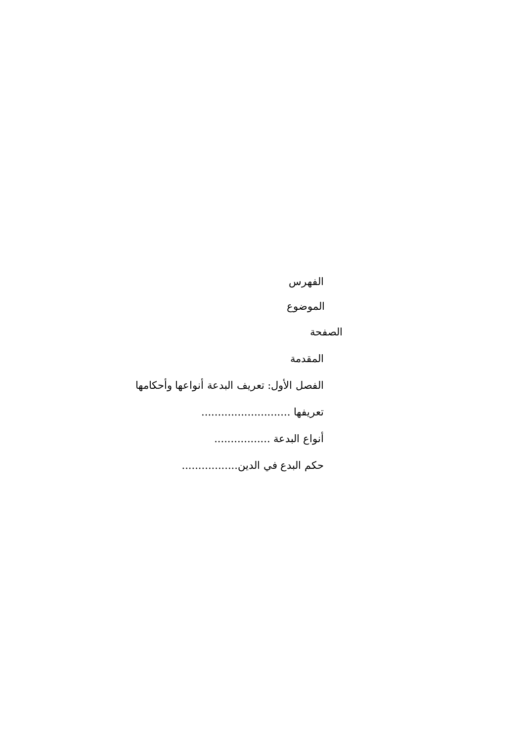الفهرس
الموضوع
الصفحة
المقدمة
الفصل الأول: تعريف البدعة أنواعها وأحكامها
تعريفها ...........................
أنواع البدعة .................
حكم البدع في الدين.................